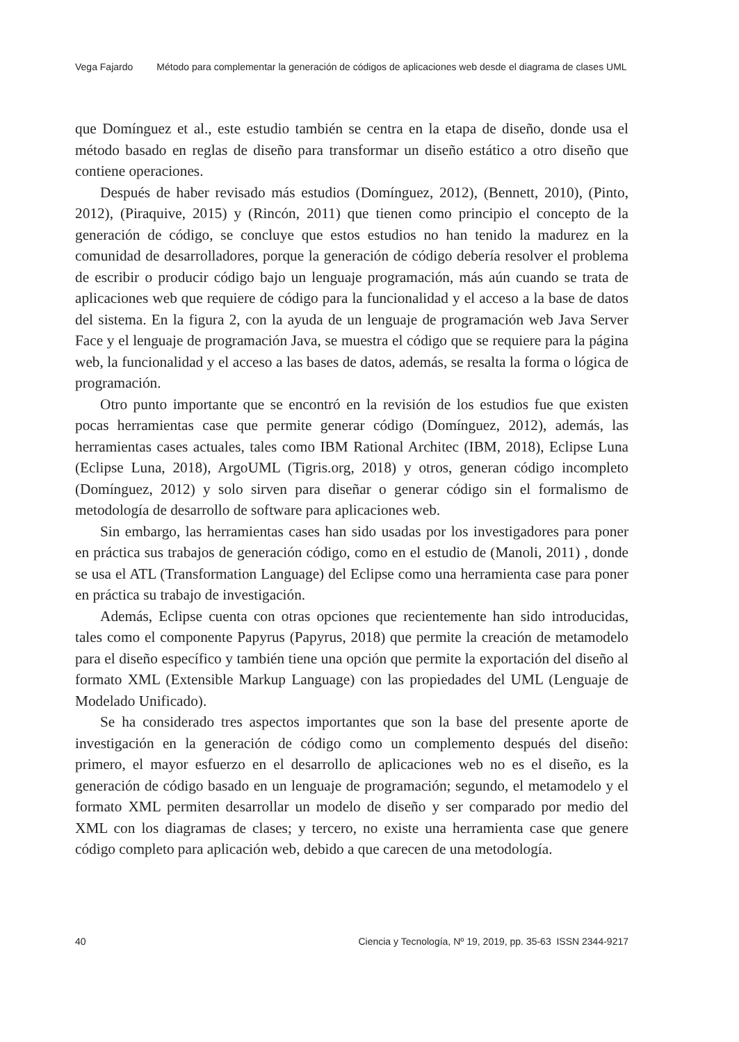Vega Fajardo Método para complementar la generación de códigos de aplicaciones web desde el diagrama de clases UML
que Domínguez et al., este estudio también se centra en la etapa de diseño, donde usa el método basado en reglas de diseño para transformar un diseño estático a otro diseño que contiene operaciones.
Después de haber revisado más estudios (Domínguez, 2012), (Bennett, 2010), (Pinto, 2012), (Piraquive, 2015) y (Rincón, 2011) que tienen como principio el concepto de la generación de código, se concluye que estos estudios no han tenido la madurez en la comunidad de desarrolladores, porque la generación de código debería resolver el problema de escribir o producir código bajo un lenguaje programación, más aún cuando se trata de aplicaciones web que requiere de código para la funcionalidad y el acceso a la base de datos del sistema. En la figura 2, con la ayuda de un lenguaje de programación web Java Server Face y el lenguaje de programación Java, se muestra el código que se requiere para la página web, la funcionalidad y el acceso a las bases de datos, además, se resalta la forma o lógica de programación.
Otro punto importante que se encontró en la revisión de los estudios fue que existen pocas herramientas case que permite generar código (Domínguez, 2012), además, las herramientas cases actuales, tales como IBM Rational Architec (IBM, 2018), Eclipse Luna (Eclipse Luna, 2018), ArgoUML (Tigris.org, 2018) y otros, generan código incompleto (Domínguez, 2012) y solo sirven para diseñar o generar código sin el formalismo de metodología de desarrollo de software para aplicaciones web.
Sin embargo, las herramientas cases han sido usadas por los investigadores para poner en práctica sus trabajos de generación código, como en el estudio de (Manoli, 2011) , donde se usa el ATL (Transformation Language) del Eclipse como una herramienta case para poner en práctica su trabajo de investigación.
Además, Eclipse cuenta con otras opciones que recientemente han sido introducidas, tales como el componente Papyrus (Papyrus, 2018) que permite la creación de metamodelo para el diseño específico y también tiene una opción que permite la exportación del diseño al formato XML (Extensible Markup Language) con las propiedades del UML (Lenguaje de Modelado Unificado).
Se ha considerado tres aspectos importantes que son la base del presente aporte de investigación en la generación de código como un complemento después del diseño: primero, el mayor esfuerzo en el desarrollo de aplicaciones web no es el diseño, es la generación de código basado en un lenguaje de programación; segundo, el metamodelo y el formato XML permiten desarrollar un modelo de diseño y ser comparado por medio del XML con los diagramas de clases; y tercero, no existe una herramienta case que genere código completo para aplicación web, debido a que carecen de una metodología.
40 Ciencia y Tecnología, Nº 19, 2019, pp. 35-63 ISSN 2344-9217